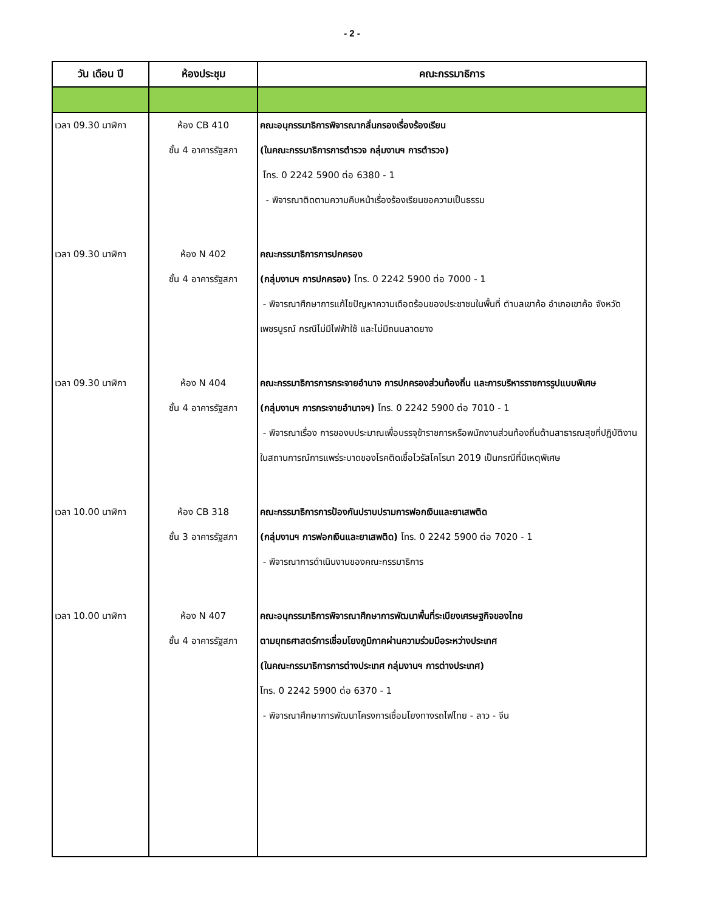- 2 -
| วัน เดือน ปี | ห้องประชุม | คณะกรรมาธิการ |
| --- | --- | --- |
| เวลา 09.30 นาฬิกา | ห้อง CB 410 ชั้น 4 อาคารรัฐสภา | คณะอนุกรรมาธิการพิจารณากลั่นกรองเรื่องร้องเรียน (ในคณะกรรมาธิการการตำรวจ กลุ่มงานฯ การตำรวจ) โทร. 0 2242 5900 ต่อ 6380 - 1 - พิจารณาติดตามความคืบหน้าเรื่องร้องเรียนขอความเป็นธรรม |
| เวลา 09.30 นาฬิกา | ห้อง N 402 ชั้น 4 อาคารรัฐสภา | คณะกรรมาธิการการปกครอง (กลุ่มงานฯ การปกครอง) โทร. 0 2242 5900 ต่อ 7000 - 1 - พิจารณาศึกษาการแก้ไขปัญหาความเดือดร้อนของประชาชนในพื้นที่ ตำบลเขาค้อ อำเภอเขาค้อ จังหวัดเพชรบูรณ์ กรณีไม่มีไฟฟ้าใช้ และไม่มีถนนลาดยาง |
| เวลา 09.30 นาฬิกา | ห้อง N 404 ชั้น 4 อาคารรัฐสภา | คณะกรรมาธิการการกระจายอำนาจ การปกครองส่วนท้องถิ่น และการบริหารราชการรูปแบบพิเศษ (กลุ่มงานฯ การกระจายอำนาจฯ) โทร. 0 2242 5900 ต่อ 7010 - 1 - พิจารณาเรื่อง การของบประมาณเพื่อบรรจุข้าราชการหรือพนักงานส่วนท้องถิ่นด้านสาธารณสุขที่ปฏิบัติงานในสถานการณ์การแพร่ระบาดของโรคติดเชื้อไวรัสโคโรนา 2019 เป็นกรณีที่มีเหตุพิเศษ |
| เวลา 10.00 นาฬิกา | ห้อง CB 318 ชั้น 3 อาคารรัฐสภา | คณะกรรมาธิการการป้องกันปราบปรามการฟอกเงินและยาเสพติด (กลุ่มงานฯ การฟอกเงินและยาเสพติด) โทร. 0 2242 5900 ต่อ 7020 - 1 - พิจารณาการดำเนินงานของคณะกรรมาธิการ |
| เวลา 10.00 นาฬิกา | ห้อง N 407 ชั้น 4 อาคารรัฐสภา | คณะอนุกรรมาธิการพิจารณาศึกษาการพัฒนาพื้นที่ระเบียงเศรษฐกิจของไทย ตามยุทธศาสตร์การเชื่อมโยงภูมิภาคผ่านความร่วมมือระหว่างประเทศ (ในคณะกรรมาธิการการต่างประเทศ กลุ่มงานฯ การต่างประเทศ) โทร. 0 2242 5900 ต่อ 6370 - 1 - พิจารณาศึกษาการพัฒนาโครงการเชื่อมโยงทางรถไฟไทย - ลาว - จีน |